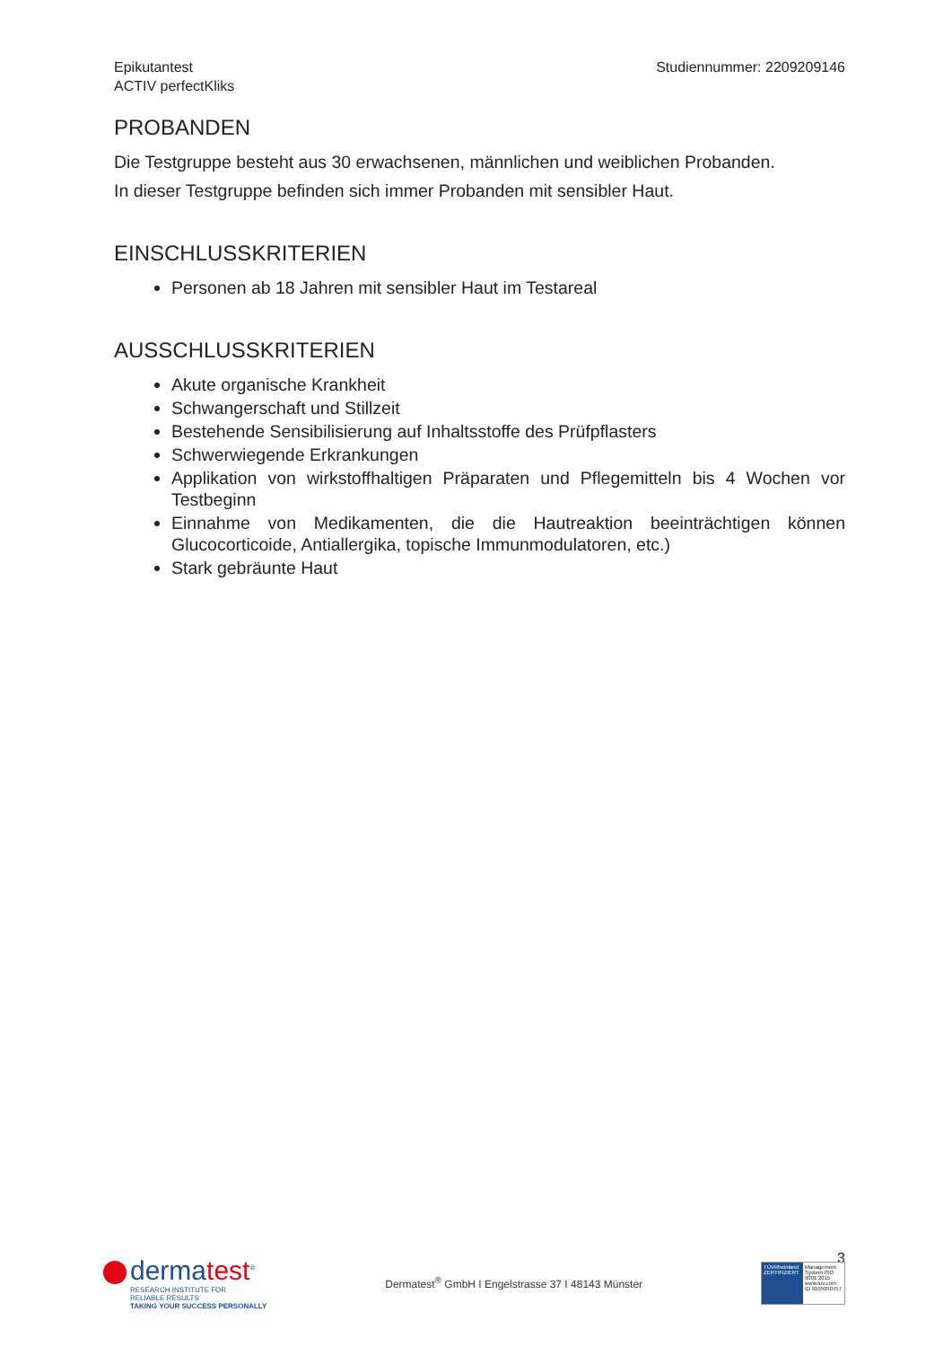Epikutantest
ACTIV perfectKliks
Studiennummer: 2209209146
PROBANDEN
Die Testgruppe besteht aus 30 erwachsenen, männlichen und weiblichen Probanden.
In dieser Testgruppe befinden sich immer Probanden mit sensibler Haut.
EINSCHLUSSKRITERIEN
Personen ab 18 Jahren mit sensibler Haut im Testareal
AUSSCHLUSSKRITERIEN
Akute organische Krankheit
Schwangerschaft und Stillzeit
Bestehende Sensibilisierung auf Inhaltsstoffe des Prüfpflasters
Schwerwiegende Erkrankungen
Applikation von wirkstoffhaltigen Präparaten und Pflegemitteln bis 4 Wochen vor Testbeginn
Einnahme von Medikamenten, die die Hautreaktion beeinträchtigen können Glucocorticoide, Antiallergika, topische Immunmodulatoren, etc.)
Stark gebräunte Haut
3
dermatest<sup>®</sup>
RESEARCH INSTITUTE FOR
RELIABLE RESULTS
TAKING YOUR SUCCESS PERSONALLY
Dermatest<sup>®</sup> GmbH I Engelstrasse 37 I 48143 Münster
TÜVRheinland ZERTIFIZIERT Management System ISO 9001:2015
www.tuv.com ID 9105050757